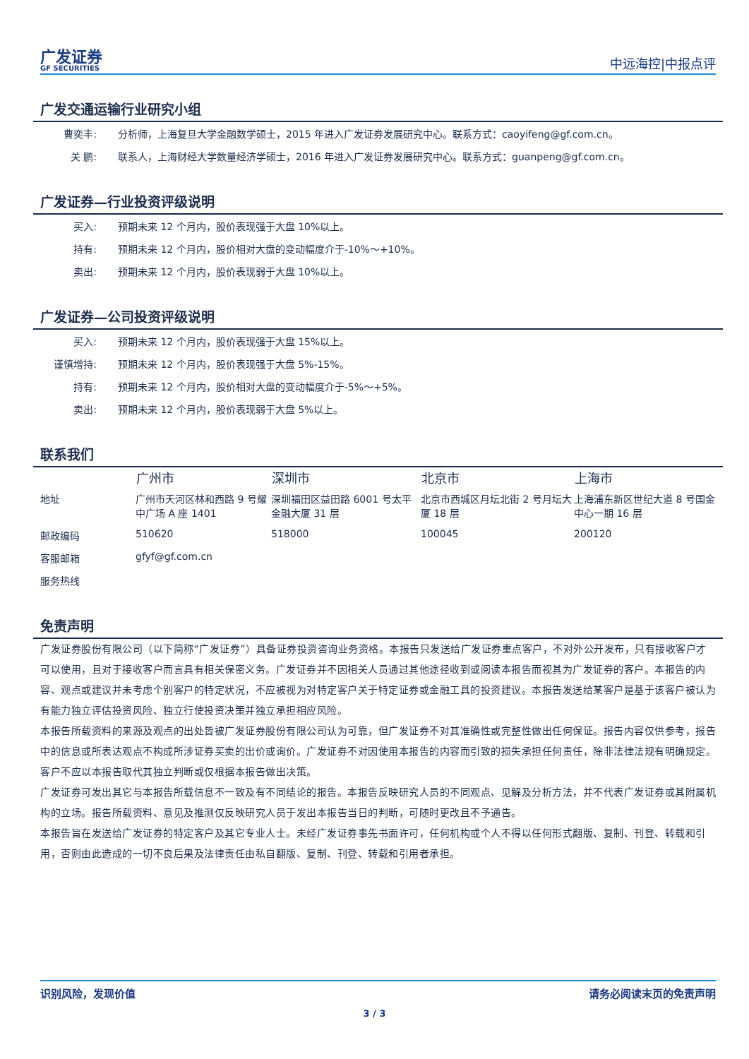广发证券
GF SECURITIES
中远海控|中报点评
广发交通运输行业研究小组
| 曹奕丰: | 分析师，上海复旦大学金融数学硕士，2015 年进入广发证券发展研究中心。联系方式：caoyifeng@gf.com.cn。 |
| 关 鹏: | 联系人，上海财经大学数量经济学硕士，2016 年进入广发证券发展研究中心。联系方式：guanpeng@gf.com.cn。 |
广发证券—行业投资评级说明
| 买入: | 预期未来 12 个月内，股价表现强于大盘 10%以上。 |
| 持有: | 预期未来 12 个月内，股价相对大盘的变动幅度介于-10%～+10%。 |
| 卖出: | 预期未来 12 个月内，股价表现弱于大盘 10%以上。 |
广发证券—公司投资评级说明
| 买入: | 预期未来 12 个月内，股价表现强于大盘 15%以上。 |
| 谨慎增持: | 预期未来 12 个月内，股价表现强于大盘 5%-15%。 |
| 持有: | 预期未来 12 个月内，股价相对大盘的变动幅度介于-5%～+5%。 |
| 卖出: | 预期未来 12 个月内，股价表现弱于大盘 5%以上。 |
联系我们
| | 广州市 | 深圳市 | 北京市 | 上海市 |
| --- | --- | --- | --- | --- |
| 地址 | 广州市天河区林和西路 9 号耀中广场 A 座 1401 | 深圳福田区益田路 6001 号太平金融大厦 31 层 | 北京市西城区月坛北街 2 号月坛大厦 18 层 | 上海浦东新区世纪大道 8 号国金中心一期 16 层 |
| 邮政编码 | 510620 | 518000 | 100045 | 200120 |
| 客服邮箱 | gfyf@gf.com.cn | | | |
| 服务热线 | | | | |
免责声明
广发证券股份有限公司（以下简称“广发证券”）具备证券投资咨询业务资格。本报告只发送给广发证券重点客户，不对外公开发布，只有接收客户才可以使用，且对于接收客户而言具有相关保密义务。广发证券并不因相关人员通过其他途径收到或阅读本报告而视其为广发证券的客户。本报告的内容、观点或建议并未考虑个别客户的特定状况，不应被视为对特定客户关于特定证券或金融工具的投资建议。本报告发送给某客户是基于该客户被认为有能力独立评估投资风险、独立行使投资决策并独立承担相应风险。
本报告所载资料的来源及观点的出处皆被广发证券股份有限公司认为可靠，但广发证券不对其准确性或完整性做出任何保证。报告内容仅供参考，报告中的信息或所表达观点不构成所涉证券买卖的出价或询价。广发证券不对因使用本报告的内容而引致的损失承担任何责任，除非法律法规有明确规定。客户不应以本报告取代其独立判断或仅根据本报告做出决策。
广发证券可发出其它与本报告所载信息不一致及有不同结论的报告。本报告反映研究人员的不同观点、见解及分析方法，并不代表广发证券或其附属机构的立场。报告所载资料、意见及推测仅反映研究人员于发出本报告当日的判断，可随时更改且不予通告。
本报告旨在发送给广发证券的特定客户及其它专业人士。未经广发证券事先书面许可，任何机构或个人不得以任何形式翻版、复制、刊登、转载和引用，否则由此造成的一切不良后果及法律责任由私自翻版、复制、刊登、转载和引用者承担。
识别风险，发现价值 请务必阅读末页的免责声明
3 / 3